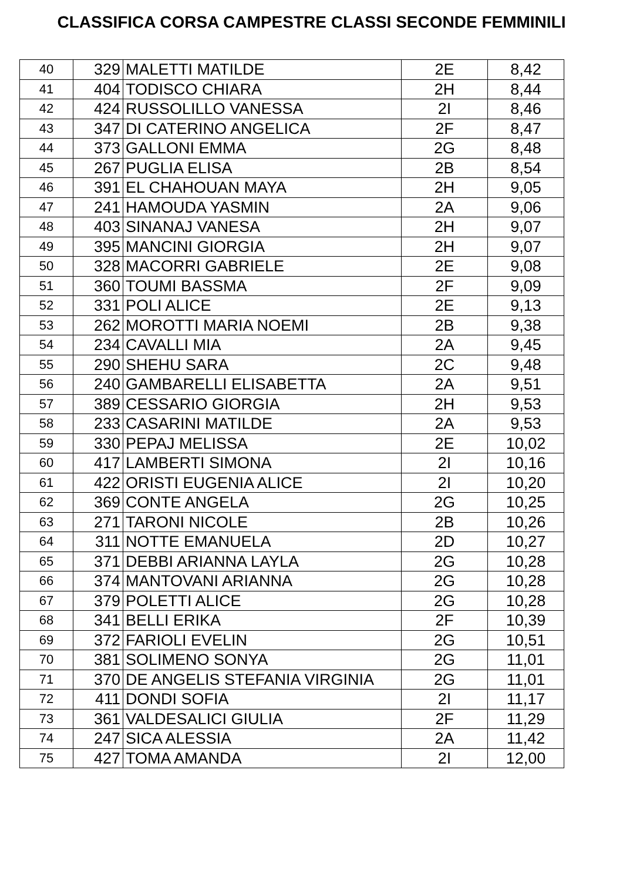CLASSIFICA CORSA CAMPESTRE CLASSI SECONDE FEMMINILI
| 40 | 329 | MALETTI MATILDE | 2E | 8,42 |
| 41 | 404 | TODISCO CHIARA | 2H | 8,44 |
| 42 | 424 | RUSSOLILLO VANESSA | 2I | 8,46 |
| 43 | 347 | DI CATERINO ANGELICA | 2F | 8,47 |
| 44 | 373 | GALLONI EMMA | 2G | 8,48 |
| 45 | 267 | PUGLIA ELISA | 2B | 8,54 |
| 46 | 391 | EL CHAHOUAN MAYA | 2H | 9,05 |
| 47 | 241 | HAMOUDA YASMIN | 2A | 9,06 |
| 48 | 403 | SINANAJ VANESA | 2H | 9,07 |
| 49 | 395 | MANCINI GIORGIA | 2H | 9,07 |
| 50 | 328 | MACORRI GABRIELE | 2E | 9,08 |
| 51 | 360 | TOUMI BASSMA | 2F | 9,09 |
| 52 | 331 | POLI ALICE | 2E | 9,13 |
| 53 | 262 | MOROTTI MARIA NOEMI | 2B | 9,38 |
| 54 | 234 | CAVALLI MIA | 2A | 9,45 |
| 55 | 290 | SHEHU SARA | 2C | 9,48 |
| 56 | 240 | GAMBARELLI ELISABETTA | 2A | 9,51 |
| 57 | 389 | CESSARIO GIORGIA | 2H | 9,53 |
| 58 | 233 | CASARINI MATILDE | 2A | 9,53 |
| 59 | 330 | PEPAJ MELISSA | 2E | 10,02 |
| 60 | 417 | LAMBERTI SIMONA | 2I | 10,16 |
| 61 | 422 | ORISTI EUGENIA ALICE | 2I | 10,20 |
| 62 | 369 | CONTE ANGELA | 2G | 10,25 |
| 63 | 271 | TARONI NICOLE | 2B | 10,26 |
| 64 | 311 | NOTTE EMANUELA | 2D | 10,27 |
| 65 | 371 | DEBBI ARIANNA LAYLA | 2G | 10,28 |
| 66 | 374 | MANTOVANI ARIANNA | 2G | 10,28 |
| 67 | 379 | POLETTI ALICE | 2G | 10,28 |
| 68 | 341 | BELLI ERIKA | 2F | 10,39 |
| 69 | 372 | FARIOLI EVELIN | 2G | 10,51 |
| 70 | 381 | SOLIMENO SONYA | 2G | 11,01 |
| 71 | 370 | DE ANGELIS STEFANIA VIRGINIA | 2G | 11,01 |
| 72 | 411 | DONDI SOFIA | 2I | 11,17 |
| 73 | 361 | VALDESALICI GIULIA | 2F | 11,29 |
| 74 | 247 | SICA ALESSIA | 2A | 11,42 |
| 75 | 427 | TOMA AMANDA | 2I | 12,00 |